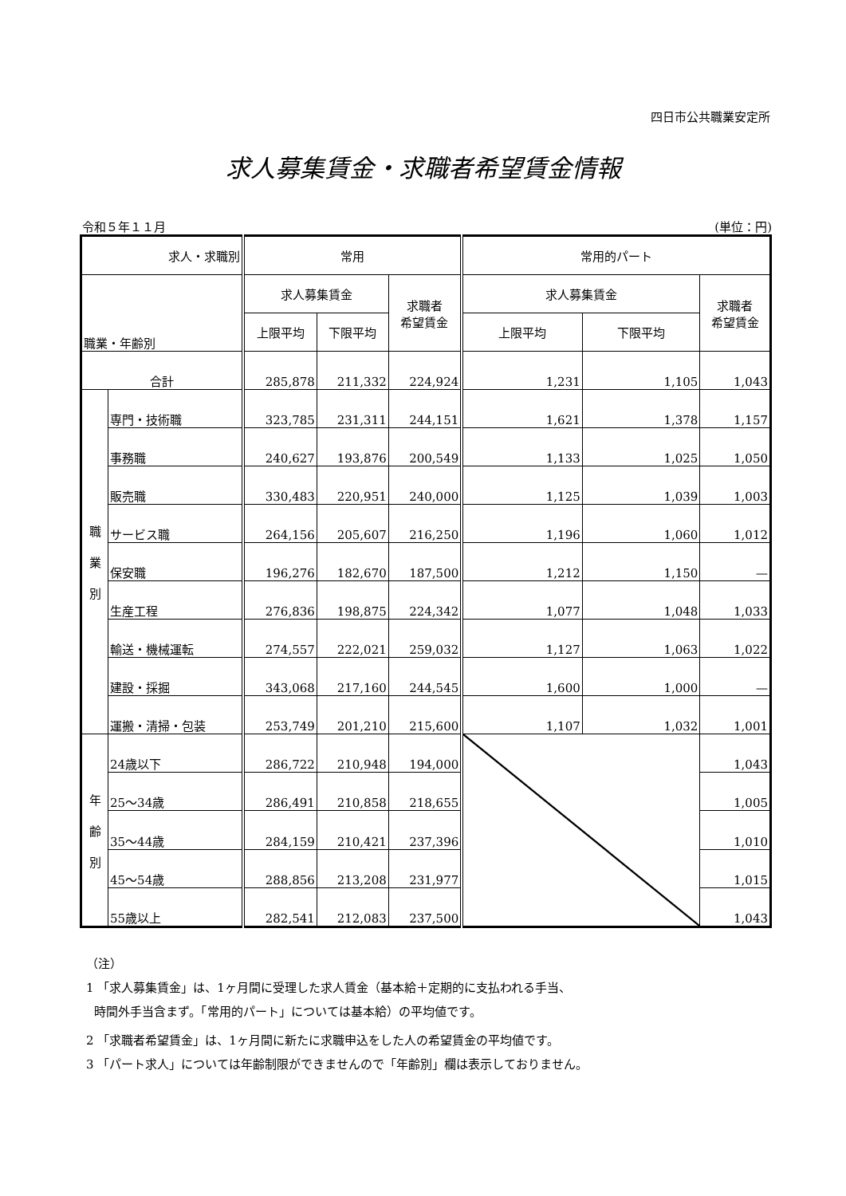四日市公共職業安定所
求人募集賃金・求職者希望賃金情報
令和５年１１月 (単位：円)
| 求人・求職別 | | 常用 | | | 常用的パート | | |
| --- | --- | --- | --- | --- | --- | --- | --- |
| 職業・年齢別 | | 求人募集賃金 | | 求職者 希望賃金 | 求人募集賃金 | | 求職者 希望賃金 |
| | | 上限平均 | 下限平均 | | 上限平均 | 下限平均 | |
| 合計 | | 285,878 | 211,332 | 224,924 | 1,231 | 1,105 | 1,043 |
| 職 業 別 | 専門・技術職 | 323,785 | 231,311 | 244,151 | 1,621 | 1,378 | 1,157 |
| | 事務職 | 240,627 | 193,876 | 200,549 | 1,133 | 1,025 | 1,050 |
| | 販売職 | 330,483 | 220,951 | 240,000 | 1,125 | 1,039 | 1,003 |
| | サービス職 | 264,156 | 205,607 | 216,250 | 1,196 | 1,060 | 1,012 |
| | 保安職 | 196,276 | 182,670 | 187,500 | 1,212 | 1,150 | — |
| | 生産工程 | 276,836 | 198,875 | 224,342 | 1,077 | 1,048 | 1,033 |
| | 輸送・機械運転 | 274,557 | 222,021 | 259,032 | 1,127 | 1,063 | 1,022 |
| | 建設・採掘 | 343,068 | 217,160 | 244,545 | 1,600 | 1,000 | — |
| | 運搬・清掃・包装 | 253,749 | 201,210 | 215,600 | 1,107 | 1,032 | 1,001 |
| 年 齢 別 | 24歳以下 | 286,722 | 210,948 | 194,000 | | | 1,043 |
| | 25～34歳 | 286,491 | 210,858 | 218,655 | | | 1,005 |
| | 35～44歳 | 284,159 | 210,421 | 237,396 | | | 1,010 |
| | 45～54歳 | 288,856 | 213,208 | 231,977 | | | 1,015 |
| | 55歳以上 | 282,541 | 212,083 | 237,500 | | | 1,043 |
（注）
1 「求人募集賃金」は、1ヶ月間に受理した求人賃金（基本給＋定期的に支払われる手当、
時間外手当含まず。「常用的パート」については基本給）の平均値です。
2 「求職者希望賃金」は、1ヶ月間に新たに求職申込をした人の希望賃金の平均値です。
3 「パート求人」については年齢制限ができませんので「年齢別」欄は表示しておりません。